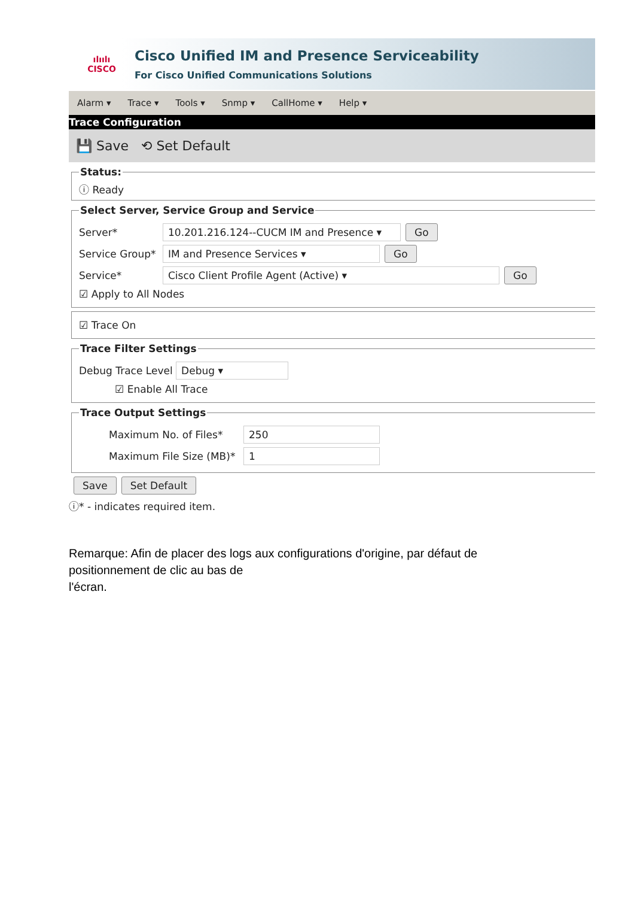ılıılı
CISCO
Cisco Unified IM and Presence Serviceability
For Cisco Unified Communications Solutions
Alarm ▾ Trace ▾ Tools ▾ Snmp ▾ CallHome ▾ Help ▾
Trace Configuration
💾 Save ⟲ Set Default
Status:ⓘ Ready Select Server, Service Group and Service
Server* 10.201.216.124--CUCM IM and Presence ▾ Go
Service Group* IM and Presence Services ▾ Go
Service* Cisco Client Profile Agent (Active) ▾ Go
☑ Apply to All Nodes
☑ Trace On
Trace Filter Settings
Debug Trace Level Debug ▾
☑ Enable All Trace
Trace Output Settings
Maximum No. of Files* 250
Maximum File Size (MB)* 1
Save Set Default
ⓘ* - indicates required item.
Remarque: Afin de placer des logs aux configurations d'origine, par défaut de positionnement de clic au bas de
l'écran.